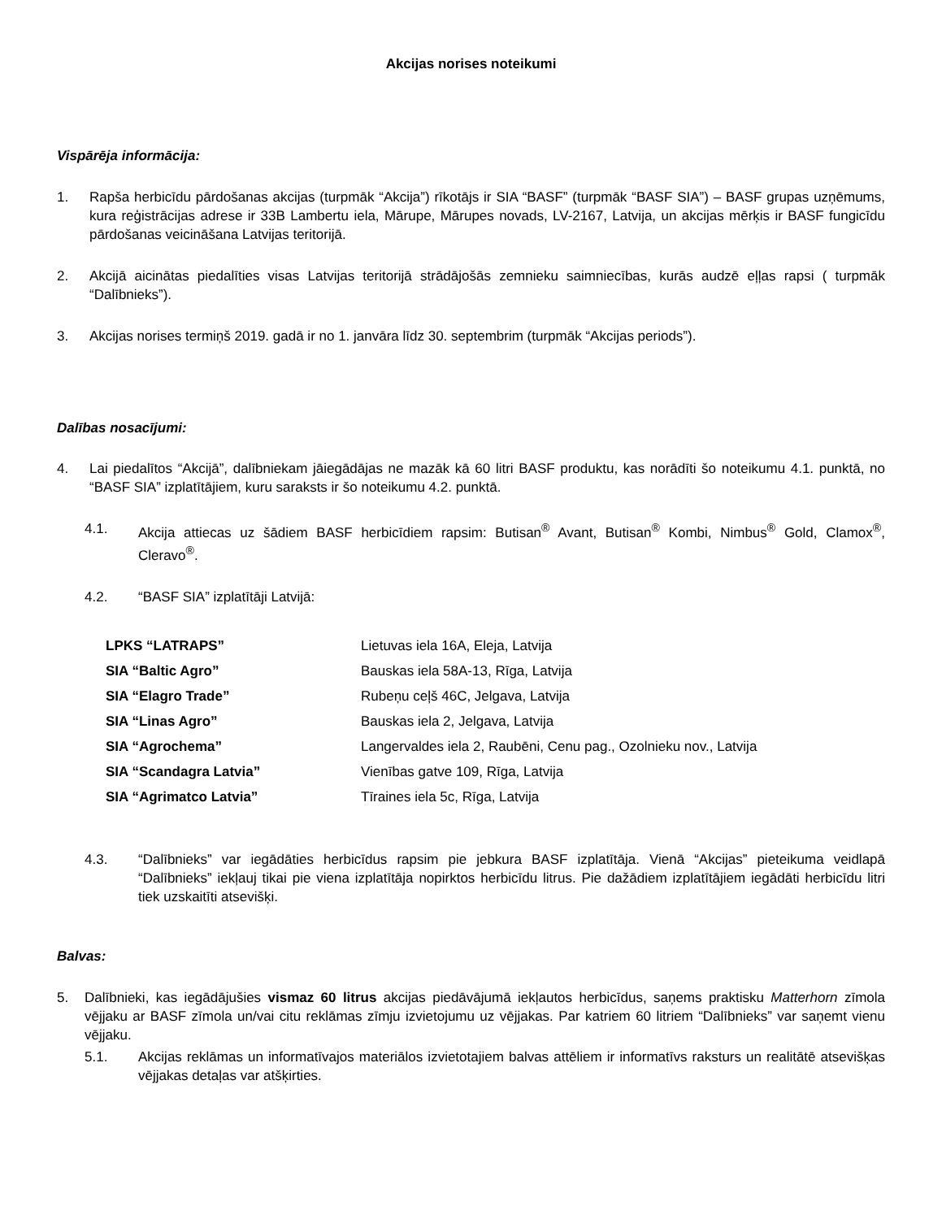Akcijas norises noteikumi
Vispārēja informācija:
1. Rapša herbicīdu pārdošanas akcijas (turpmāk “Akcija”) rīkotājs ir SIA “BASF” (turpmāk “BASF SIA”) – BASF grupas uzņēmums, kura reģistrācijas adrese ir 33B Lambertu iela, Mārupe, Mārupes novads, LV-2167, Latvija, un akcijas mērķis ir BASF fungicīdu pārdošanas veicināšana Latvijas teritorijā.
2. Akcijā aicinātas piedalīties visas Latvijas teritorijā strādājošās zemnieku saimniecības, kurās audzē eļļas rapsi ( turpmāk “Dalībnieks”).
3. Akcijas norises termiņš 2019. gadā ir no 1. janvāra līdz 30. septembrim (turpmāk “Akcijas periods”).
Dalības nosacījumi:
4. Lai piedalītos “Akcijā”, dalībniekam jāiegādājas ne mazāk kā 60 litri BASF produktu, kas norādīti šo noteikumu 4.1. punktā, no “BASF SIA” izplatītājiem, kuru saraksts ir šo noteikumu 4.2. punktā.
4.1. Akcija attiecas uz šādiem BASF herbicīdiem rapsim: Butisan<sup>®</sup> Avant, Butisan<sup>®</sup> Kombi, Nimbus<sup>®</sup> Gold, Clamox<sup>®</sup>, Cleravo<sup>®</sup>.
4.2. “BASF SIA” izplatītāji Latvijā:
| LPKS “LATRAPS” | Lietuvas iela 16A, Eleja, Latvija |
| SIA “Baltic Agro” | Bauskas iela 58A-13, Rīga, Latvija |
| SIA “Elagro Trade” | Rubeņu ceļš 46C, Jelgava, Latvija |
| SIA “Linas Agro” | Bauskas iela 2, Jelgava, Latvija |
| SIA “Agrochema” | Langervaldes iela 2, Raubēni, Cenu pag., Ozolnieku nov., Latvija |
| SIA “Scandagra Latvia” | Vienības gatve 109, Rīga, Latvija |
| SIA “Agrimatco Latvia” | Tīraines iela 5c, Rīga, Latvija |
4.3. “Dalībnieks” var iegādāties herbicīdus rapsim pie jebkura BASF izplatītāja. Vienā “Akcijas” pieteikuma veidlapā “Dalībnieks” iekļauj tikai pie viena izplatītāja nopirktos herbicīdu litrus. Pie dažādiem izplatītājiem iegādāti herbicīdu litri tiek uzskaitīti atsevišķi.
Balvas:
5. Dalībnieki, kas iegādājušies vismaz 60 litrus akcijas piedāvājumā iekļautos herbicīdus, saņems praktisku Matterhorn zīmola vējjaku ar BASF zīmola un/vai citu reklāmas zīmju izvietojumu uz vējjakas. Par katriem 60 litriem “Dalībnieks” var saņemt vienu vējjaku.
5.1. Akcijas reklāmas un informatīvajos materiālos izvietotajiem balvas attēliem ir informatīvs raksturs un realitātē atsevišķas vējjakas detaļas var atšķirties.